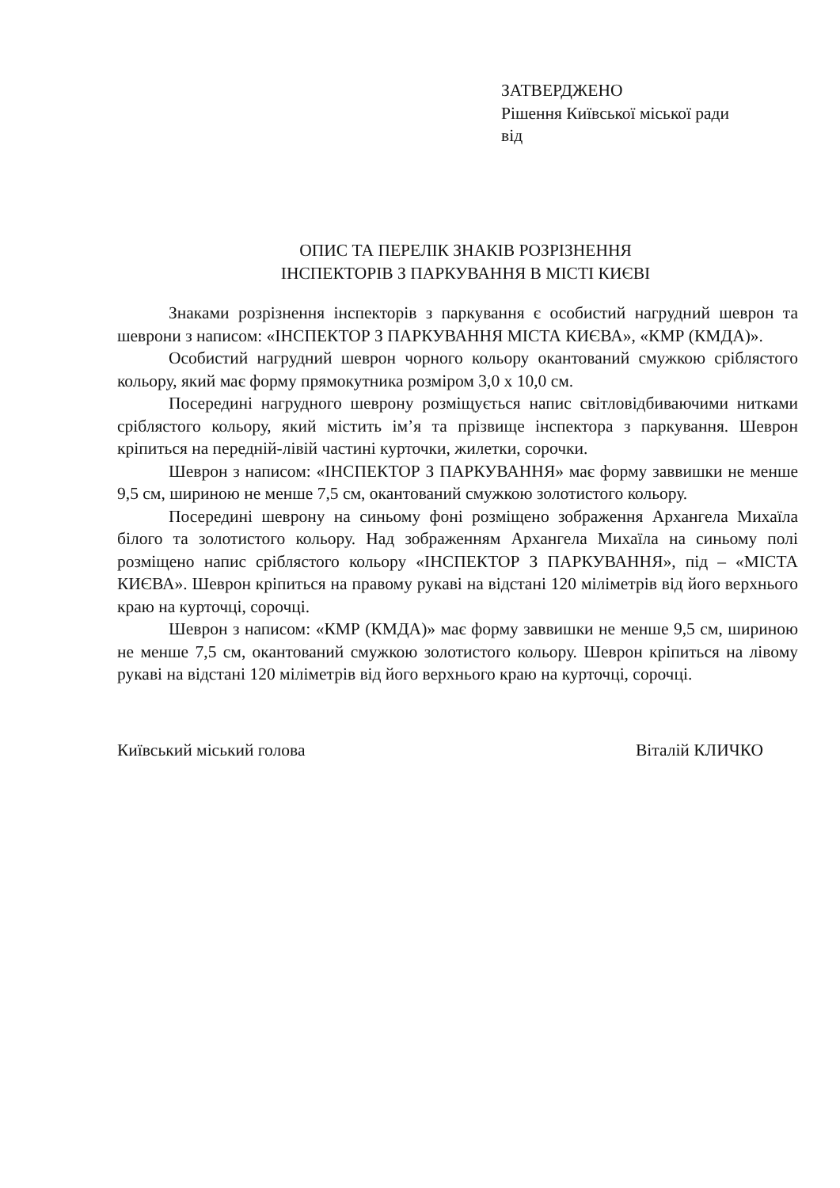ЗАТВЕРДЖЕНО
Рішення Київської міської ради
від
ОПИС ТА ПЕРЕЛІК ЗНАКІВ РОЗРІЗНЕННЯ
ІНСПЕКТОРІВ З ПАРКУВАННЯ В МІСТІ КИЄВІ
Знаками розрізнення інспекторів з паркування є особистий нагрудний шеврон та шеврони з написом: «ІНСПЕКТОР З ПАРКУВАННЯ МІСТА КИЄВА», «КМР (КМДА)».
Особистий нагрудний шеврон чорного кольору окантований смужкою сріблястого кольору, який має форму прямокутника розміром 3,0 х 10,0 см.
Посередині нагрудного шеврону розміщується напис світловідбиваючими нитками сріблястого кольору, який містить ім’я та прізвище інспектора з паркування. Шеврон кріпиться на передній-лівій частині курточки, жилетки, сорочки.
Шеврон з написом: «ІНСПЕКТОР З ПАРКУВАННЯ» має форму заввишки не менше 9,5 см, шириною не менше 7,5 см, окантований смужкою золотистого кольору.
Посередині шеврону на синьому фоні розміщено зображення Архангела Михаїла білого та золотистого кольору. Над зображенням Архангела Михаїла на синьому полі розміщено напис сріблястого кольору «ІНСПЕКТОР З ПАРКУВАННЯ», під – «МІСТА КИЄВА». Шеврон кріпиться на правому рукаві на відстані 120 міліметрів від його верхнього краю на курточці, сорочці.
Шеврон з написом: «КМР (КМДА)» має форму заввишки не менше 9,5 см, шириною не менше 7,5 см, окантований смужкою золотистого кольору. Шеврон кріпиться на лівому рукаві на відстані 120 міліметрів від його верхнього краю на курточці, сорочці.
Київський міський голова Віталій КЛИЧКО